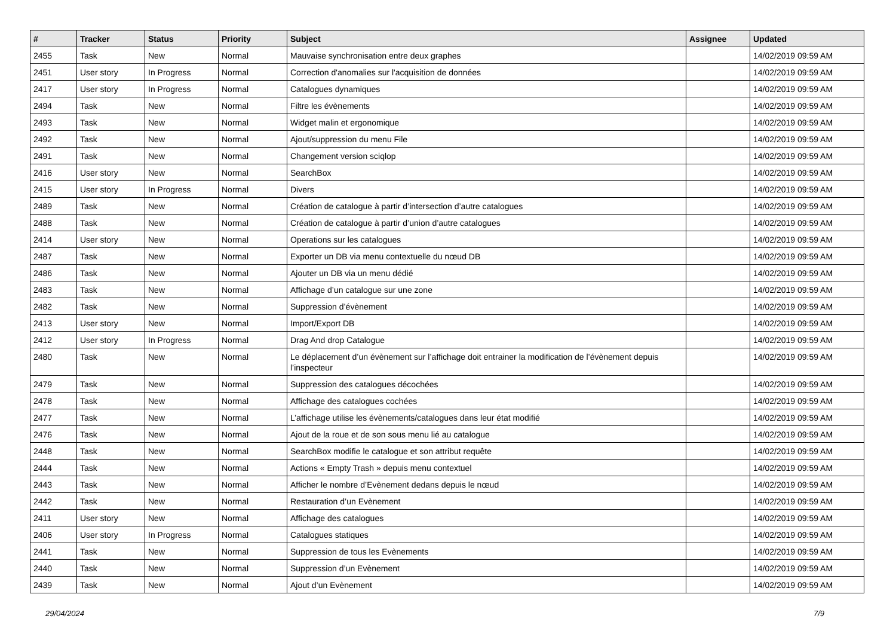| # | Tracker | Status | Priority | Subject | Assignee | Updated |
| --- | --- | --- | --- | --- | --- | --- |
| 2455 | Task | New | Normal | Mauvaise synchronisation entre deux graphes | | 14/02/2019 09:59 AM |
| 2451 | User story | In Progress | Normal | Correction d'anomalies sur l'acquisition de données | | 14/02/2019 09:59 AM |
| 2417 | User story | In Progress | Normal | Catalogues dynamiques | | 14/02/2019 09:59 AM |
| 2494 | Task | New | Normal | Filtre les évènements | | 14/02/2019 09:59 AM |
| 2493 | Task | New | Normal | Widget malin et ergonomique | | 14/02/2019 09:59 AM |
| 2492 | Task | New | Normal | Ajout/suppression du menu File | | 14/02/2019 09:59 AM |
| 2491 | Task | New | Normal | Changement version sciqlop | | 14/02/2019 09:59 AM |
| 2416 | User story | New | Normal | SearchBox | | 14/02/2019 09:59 AM |
| 2415 | User story | In Progress | Normal | Divers | | 14/02/2019 09:59 AM |
| 2489 | Task | New | Normal | Création de catalogue à partir d’intersection d’autre catalogues | | 14/02/2019 09:59 AM |
| 2488 | Task | New | Normal | Création de catalogue à partir d’union d’autre catalogues | | 14/02/2019 09:59 AM |
| 2414 | User story | New | Normal | Operations sur les catalogues | | 14/02/2019 09:59 AM |
| 2487 | Task | New | Normal | Exporter un DB via menu contextuelle du nœud DB | | 14/02/2019 09:59 AM |
| 2486 | Task | New | Normal | Ajouter un DB via un menu dédié | | 14/02/2019 09:59 AM |
| 2483 | Task | New | Normal | Affichage d’un catalogue sur une zone | | 14/02/2019 09:59 AM |
| 2482 | Task | New | Normal | Suppression d’évènement | | 14/02/2019 09:59 AM |
| 2413 | User story | New | Normal | Import/Export DB | | 14/02/2019 09:59 AM |
| 2412 | User story | In Progress | Normal | Drag And drop Catalogue | | 14/02/2019 09:59 AM |
| 2480 | Task | New | Normal | Le déplacement d’un évènement sur l’affichage doit entrainer la modification de l’évènement depuis l’inspecteur | | 14/02/2019 09:59 AM |
| 2479 | Task | New | Normal | Suppression des catalogues décochées | | 14/02/2019 09:59 AM |
| 2478 | Task | New | Normal | Affichage des catalogues cochées | | 14/02/2019 09:59 AM |
| 2477 | Task | New | Normal | L’affichage utilise les évènements/catalogues dans leur état modifié | | 14/02/2019 09:59 AM |
| 2476 | Task | New | Normal | Ajout de la roue et de son sous menu lié au catalogue | | 14/02/2019 09:59 AM |
| 2448 | Task | New | Normal | SearchBox modifie le catalogue et son attribut requête | | 14/02/2019 09:59 AM |
| 2444 | Task | New | Normal | Actions « Empty Trash » depuis menu contextuel | | 14/02/2019 09:59 AM |
| 2443 | Task | New | Normal | Afficher le nombre d’Evènement dedans depuis le nœud | | 14/02/2019 09:59 AM |
| 2442 | Task | New | Normal | Restauration d’un Evènement | | 14/02/2019 09:59 AM |
| 2411 | User story | New | Normal | Affichage des catalogues | | 14/02/2019 09:59 AM |
| 2406 | User story | In Progress | Normal | Catalogues statiques | | 14/02/2019 09:59 AM |
| 2441 | Task | New | Normal | Suppression de tous les Evènements | | 14/02/2019 09:59 AM |
| 2440 | Task | New | Normal | Suppression d’un Evènement | | 14/02/2019 09:59 AM |
| 2439 | Task | New | Normal | Ajout d’un Evènement | | 14/02/2019 09:59 AM |
29/04/2024 7/9